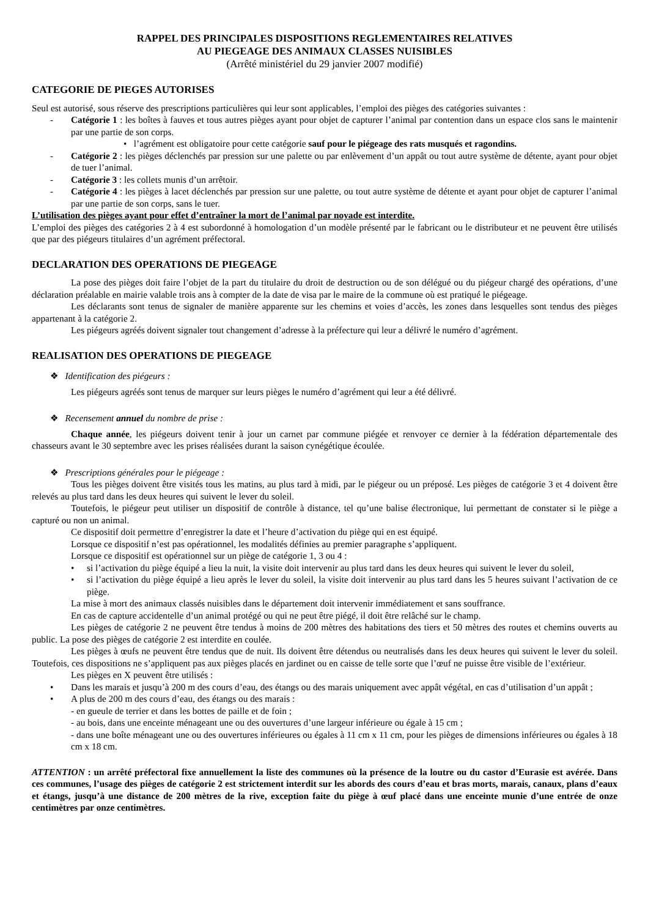RAPPEL DES PRINCIPALES DISPOSITIONS REGLEMENTAIRES RELATIVES
AU PIEGEAGE DES ANIMAUX CLASSES NUISIBLES
(Arrêté ministériel du 29 janvier 2007 modifié)
CATEGORIE DE PIEGES AUTORISES
Seul est autorisé, sous réserve des prescriptions particulières qui leur sont applicables, l’emploi des pièges des catégories suivantes :
- Catégorie 1 : les boîtes à fauves et tous autres pièges ayant pour objet de capturer l’animal par contention dans un espace clos sans le maintenir par une partie de son corps.
• l’agrément est obligatoire pour cette catégorie sauf pour le piégeage des rats musqués et ragondins.
- Catégorie 2 : les pièges déclenchés par pression sur une palette ou par enlèvement d’un appât ou tout autre système de détente, ayant pour objet de tuer l’animal.
- Catégorie 3 : les collets munis d’un arrêtoir.
- Catégorie 4 : les pièges à lacet déclenchés par pression sur une palette, ou tout autre système de détente et ayant pour objet de capturer l’animal par une partie de son corps, sans le tuer.
L’utilisation des pièges ayant pour effet d’entraîner la mort de l’animal par noyade est interdite.
L’emploi des pièges des catégories 2 à 4 est subordonné à homologation d’un modèle présenté par le fabricant ou le distributeur et ne peuvent être utilisés que par des piégeurs titulaires d’un agrément préfectoral.
DECLARATION DES OPERATIONS DE PIEGEAGE
La pose des pièges doit faire l’objet de la part du titulaire du droit de destruction ou de son délégué ou du piégeur chargé des opérations, d’une déclaration préalable en mairie valable trois ans à compter de la date de visa par le maire de la commune où est pratiqué le piégeage.
Les déclarants sont tenus de signaler de manière apparente sur les chemins et voies d’accès, les zones dans lesquelles sont tendus des pièges appartenant à la catégorie 2.
Les piégeurs agréés doivent signaler tout changement d’adresse à la préfecture qui leur a délivré le numéro d’agrément.
REALISATION DES OPERATIONS DE PIEGEAGE
❖ Identification des piégeurs :
Les piégeurs agréés sont tenus de marquer sur leurs pièges le numéro d’agrément qui leur a été délivré.
❖ Recensement annuel du nombre de prise :
Chaque année, les piégeurs doivent tenir à jour un carnet par commune piégée et renvoyer ce dernier à la fédération départementale des chasseurs avant le 30 septembre avec les prises réalisées durant la saison cynégétique écoulée.
❖ Prescriptions générales pour le piégeage :
Tous les pièges doivent être visités tous les matins, au plus tard à midi, par le piégeur ou un préposé. Les pièges de catégorie 3 et 4 doivent être relevés au plus tard dans les deux heures qui suivent le lever du soleil.
Toutefois, le piégeur peut utiliser un dispositif de contrôle à distance, tel qu’une balise électronique, lui permettant de constater si le piège a capturé ou non un animal.
Ce dispositif doit permettre d’enregistrer la date et l’heure d’activation du piège qui en est équipé.
Lorsque ce dispositif n’est pas opérationnel, les modalités définies au premier paragraphe s’appliquent.
Lorsque ce dispositif est opérationnel sur un piège de catégorie 1, 3 ou 4 :
• si l’activation du piège équipé a lieu la nuit, la visite doit intervenir au plus tard dans les deux heures qui suivent le lever du soleil,
• si l’activation du piège équipé a lieu après le lever du soleil, la visite doit intervenir au plus tard dans les 5 heures suivant l’activation de ce piège.
La mise à mort des animaux classés nuisibles dans le département doit intervenir immédiatement et sans souffrance.
En cas de capture accidentelle d’un animal protégé ou qui ne peut être piégé, il doit être relâché sur le champ.
Les pièges de catégorie 2 ne peuvent être tendus à moins de 200 mètres des habitations des tiers et 50 mètres des routes et chemins ouverts au public. La pose des pièges de catégorie 2 est interdite en coulée.
Les pièges à œufs ne peuvent être tendus que de nuit. Ils doivent être détendus ou neutralisés dans les deux heures qui suivent le lever du soleil. Toutefois, ces dispositions ne s’appliquent pas aux pièges placés en jardinet ou en caisse de telle sorte que l’œuf ne puisse être visible de l’extérieur.
Les pièges en X peuvent être utilisés :
• Dans les marais et jusqu’à 200 m des cours d’eau, des étangs ou des marais uniquement avec appât végétal, en cas d’utilisation d’un appât ;
• A plus de 200 m des cours d’eau, des étangs ou des marais :
- en gueule de terrier et dans les bottes de paille et de foin ;
- au bois, dans une enceinte ménageant une ou des ouvertures d’une largeur inférieure ou égale à 15 cm ;
- dans une boîte ménageant une ou des ouvertures inférieures ou égales à 11 cm x 11 cm, pour les pièges de dimensions inférieures ou égales à 18 cm x 18 cm.
ATTENTION : un arrêté préfectoral fixe annuellement la liste des communes où la présence de la loutre ou du castor d’Eurasie est avérée. Dans ces communes, l’usage des pièges de catégorie 2 est strictement interdit sur les abords des cours d’eau et bras morts, marais, canaux, plans d’eaux et étangs, jusqu’à une distance de 200 mètres de la rive, exception faite du piège à œuf placé dans une enceinte munie d’une entrée de onze centimètres par onze centimètres.